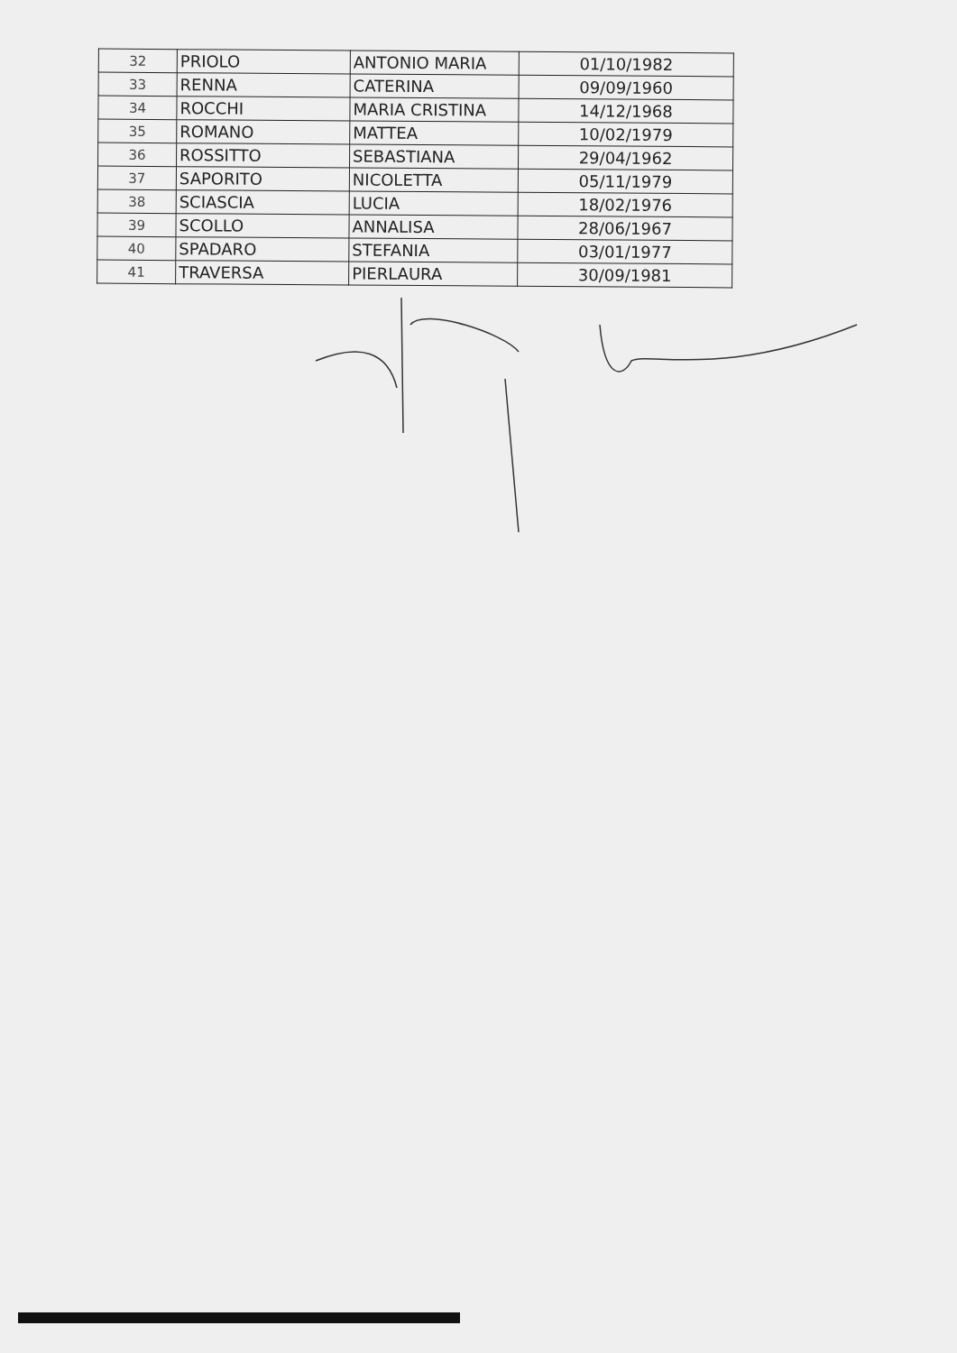| 32 | PRIOLO | ANTONIO MARIA | 01/10/1982 |
| 33 | RENNA | CATERINA | 09/09/1960 |
| 34 | ROCCHI | MARIA CRISTINA | 14/12/1968 |
| 35 | ROMANO | MATTEA | 10/02/1979 |
| 36 | ROSSITTO | SEBASTIANA | 29/04/1962 |
| 37 | SAPORITO | NICOLETTA | 05/11/1979 |
| 38 | SCIASCIA | LUCIA | 18/02/1976 |
| 39 | SCOLLO | ANNALISA | 28/06/1967 |
| 40 | SPADARO | STEFANIA | 03/01/1977 |
| 41 | TRAVERSA | PIERLAURA | 30/09/1981 |